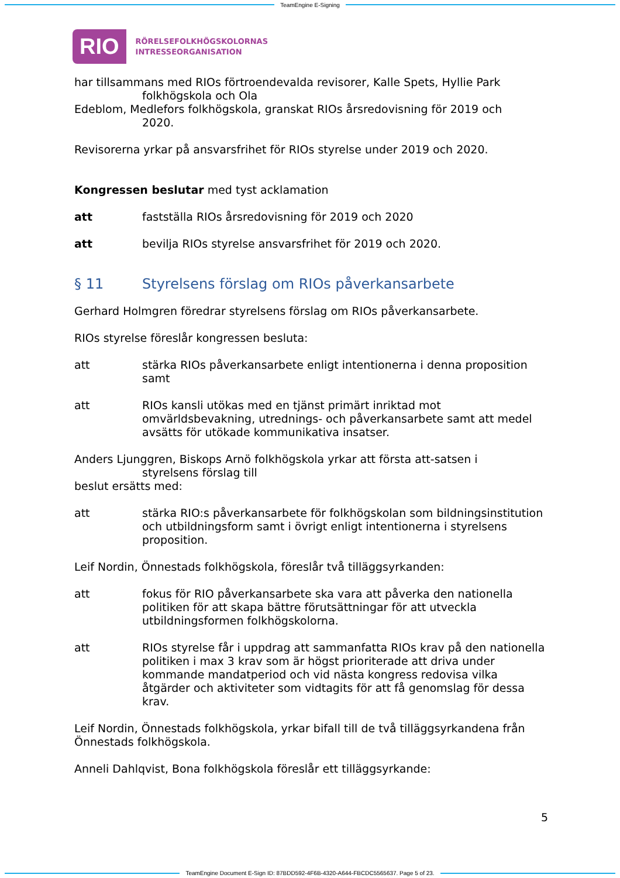TeamEngine E-Signing
RIO
RÖRELSEFOLKHÖGSKOLORNAS
INTRESSEORGANISATION
har tillsammans med RIOs förtroendevalda revisorer, Kalle Spets, Hyllie Park
folkhögskola och Ola
Edeblom, Medlefors folkhögskola, granskat RIOs årsredovisning för 2019 och
2020.
Revisorerna yrkar på ansvarsfrihet för RIOs styrelse under 2019 och 2020.
Kongressen beslutar med tyst acklamation
att fastställa RIOs årsredovisning för 2019 och 2020
att bevilja RIOs styrelse ansvarsfrihet för 2019 och 2020.
§ 11 Styrelsens förslag om RIOs påverkansarbete
Gerhard Holmgren föredrar styrelsens förslag om RIOs påverkansarbete.
RIOs styrelse föreslår kongressen besluta:
att stärka RIOs påverkansarbete enligt intentionerna i denna proposition samt
att RIOs kansli utökas med en tjänst primärt inriktad mot omvärldsbevakning, utrednings- och påverkansarbete samt att medel avsätts för utökade kommunikativa insatser.
Anders Ljunggren, Biskops Arnö folkhögskola yrkar att första att-satsen i
styrelsens förslag till
beslut ersätts med:
att stärka RIO:s påverkansarbete för folkhögskolan som bildningsinstitution och utbildningsform samt i övrigt enligt intentionerna i styrelsens proposition.
Leif Nordin, Önnestads folkhögskola, föreslår två tilläggsyrkanden:
att fokus för RIO påverkansarbete ska vara att påverka den nationella politiken för att skapa bättre förutsättningar för att utveckla utbildningsformen folkhögskolorna.
att RIOs styrelse får i uppdrag att sammanfatta RIOs krav på den nationella politiken i max 3 krav som är högst prioriterade att driva under kommande mandatperiod och vid nästa kongress redovisa vilka åtgärder och aktiviteter som vidtagits för att få genomslag för dessa krav.
Leif Nordin, Önnestads folkhögskola, yrkar bifall till de två tilläggsyrkandena från Önnestads folkhögskola.
Anneli Dahlqvist, Bona folkhögskola föreslår ett tilläggsyrkande:
5
TeamEngine Document E-Sign ID: 87BDD592-4F6B-4320-A644-FBCDC5565637. Page 5 of 23.